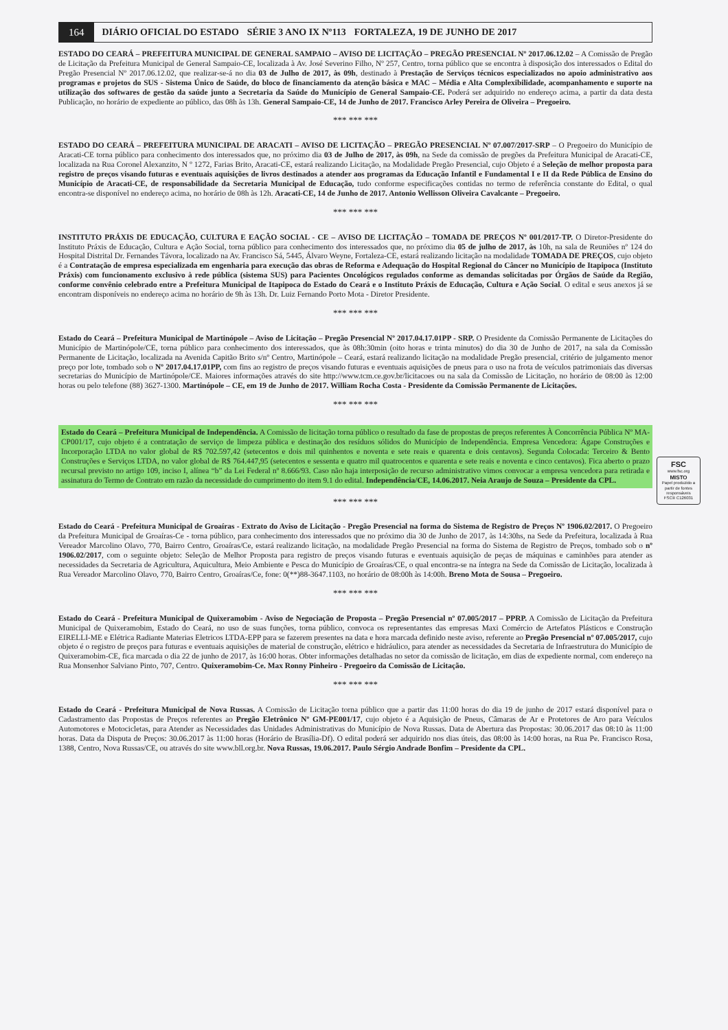164
DIÁRIO OFICIAL DO ESTADO SÉRIE 3 ANO IX Nº113 FORTALEZA, 19 DE JUNHO DE 2017
ESTADO DO CEARÁ – PREFEITURA MUNICIPAL DE GENERAL SAMPAIO – AVISO DE LICITAÇÃO – PREGÃO PRESENCIAL Nº 2017.06.12.02 – A Comissão de Pregão de Licitação da Prefeitura Municipal de General Sampaio-CE, localizada à Av. José Severino Filho, Nº 257, Centro, torna público que se encontra à disposição dos interessados o Edital do Pregão Presencial Nº 2017.06.12.02, que realizar-se-á no dia 03 de Julho de 2017, às 09h, destinado à Prestação de Serviços técnicos especializados no apoio administrativo aos programas e projetos do SUS - Sistema Único de Saúde, do bloco de financiamento da atenção básica e MAC – Média e Alta Complexibilidade, acompanhamento e suporte na utilização dos softwares de gestão da saúde junto a Secretaria da Saúde do Município de General Sampaio-CE. Poderá ser adquirido no endereço acima, a partir da data desta Publicação, no horário de expediente ao público, das 08h às 13h. General Sampaio-CE, 14 de Junho de 2017. Francisco Arley Pereira de Oliveira – Pregoeiro.
*** *** ***
ESTADO DO CEARÁ – PREFEITURA MUNICIPAL DE ARACATI – AVISO DE LICITAÇÃO – PREGÃO PRESENCIAL Nº 07.007/2017-SRP – O Pregoeiro do Município de Aracati-CE torna público para conhecimento dos interessados que, no próximo dia 03 de Julho de 2017, às 09h, na Sede da comissão de pregões da Prefeitura Municipal de Aracati-CE, localizada na Rua Coronel Alexanzito, N º 1272, Farias Brito, Aracati-CE, estará realizando Licitação, na Modalidade Pregão Presencial, cujo Objeto é a Seleção de melhor proposta para registro de preços visando futuras e eventuais aquisições de livros destinados a atender aos programas da Educação Infantil e Fundamental I e II da Rede Pública de Ensino do Município de Aracati-CE, de responsabilidade da Secretaria Municipal de Educação, tudo conforme especificações contidas no termo de referência constante do Edital, o qual encontra-se disponível no endereço acima, no horário de 08h às 12h. Aracati-CE, 14 de Junho de 2017. Antonio Wellisson Oliveira Cavalcante – Pregoeiro.
*** *** ***
INSTITUTO PRÁXIS DE EDUCAÇÃO, CULTURA E EAÇÃO SOCIAL - CE – AVISO DE LICITAÇÃO – TOMADA DE PREÇOS Nº 001/2017-TP. O Diretor-Presidente do Instituto Práxis de Educação, Cultura e Ação Social, torna público para conhecimento dos interessados que, no próximo dia 05 de julho de 2017, às 10h, na sala de Reuniões nº 124 do Hospital Distrital Dr. Fernandes Távora, localizado na Av. Francisco Sá, 5445, Álvaro Weyne, Fortaleza-CE, estará realizando licitação na modalidade TOMADA DE PREÇOS, cujo objeto é a Contratação de empresa especializada em engenharia para execução das obras de Reforma e Adequação do Hospital Regional do Câncer no Município de Itapipoca (Instituto Práxis) com funcionamento exclusivo à rede pública (sistema SUS) para Pacientes Oncológicos regulados conforme as demandas solicitadas por Órgãos de Saúde da Região, conforme convênio celebrado entre a Prefeitura Municipal de Itapipoca do Estado do Ceará e o Instituto Práxis de Educação, Cultura e Ação Social. O edital e seus anexos já se encontram disponíveis no endereço acima no horário de 9h às 13h. Dr. Luiz Fernando Porto Mota - Diretor Presidente.
*** *** ***
Estado do Ceará – Prefeitura Municipal de Martinópole – Aviso de Licitação – Pregão Presencial Nº 2017.04.17.01PP - SRP. O Presidente da Comissão Permanente de Licitações do Município de Martinópole/CE, torna público para conhecimento dos interessados, que às 08h:30min (oito horas e trinta minutos) do dia 30 de Junho de 2017, na sala da Comissão Permanente de Licitação, localizada na Avenida Capitão Brito s/nº Centro, Martinópole – Ceará, estará realizando licitação na modalidade Pregão presencial, critério de julgamento menor preço por lote, tombado sob o Nº 2017.04.17.01PP, com fins ao registro de preços visando futuras e eventuais aquisições de pneus para o uso na frota de veículos patrimoniais das diversas secretarias do Município de Martinópole/CE. Maiores informações através do site http://www.tcm.ce.gov.br/licitacoes ou na sala da Comissão de Licitação, no horário de 08:00 às 12:00 horas ou pelo telefone (88) 3627-1300. Martinópole – CE, em 19 de Junho de 2017. William Rocha Costa - Presidente da Comissão Permanente de Licitações.
*** *** ***
Estado do Ceará – Prefeitura Municipal de Independência. A Comissão de licitação torna público o resultado da fase de propostas de preços referentes À Concorrência Pública Nº MA-CP001/17, cujo objeto é a contratação de serviço de limpeza pública e destinação dos resíduos sólidos do Município de Independência. Empresa Vencedora: Ágape Construções e Incorporação LTDA no valor global de R$ 702.597,42 (setecentos e dois mil quinhentos e noventa e sete reais e quarenta e dois centavos). Segunda Colocada: Terceiro & Bento Construções e Serviços LTDA, no valor global de R$ 764.447,95 (setecentos e sessenta e quatro mil quatrocentos e quarenta e sete reais e noventa e cinco centavos). Fica aberto o prazo recursal previsto no artigo 109, inciso I, alínea “b” da Lei Federal nº 8.666/93. Caso não haja interposição de recurso administrativo vimos convocar a empresa vencedora para retirada e assinatura do Termo de Contrato em razão da necessidade do cumprimento do item 9.1 do edital. Independência/CE, 14.06.2017. Neia Araujo de Souza – Presidente da CPL.
*** *** ***
Estado do Ceará - Prefeitura Municipal de Groaíras - Extrato do Aviso de Licitação - Pregão Presencial na forma do Sistema de Registro de Preços Nº 1906.02/2017. O Pregoeiro da Prefeitura Municipal de Groaíras-Ce - torna público, para conhecimento dos interessados que no próximo dia 30 de Junho de 2017, às 14:30hs, na Sede da Prefeitura, localizada à Rua Vereador Marcolino Olavo, 770, Bairro Centro, Groaíras/Ce, estará realizando licitação, na modalidade Pregão Presencial na forma do Sistema de Registro de Preços, tombado sob o nº 1906.02/2017, com o seguinte objeto: Seleção de Melhor Proposta para registro de preços visando futuras e eventuais aquisição de peças de máquinas e caminhões para atender as necessidades da Secretaria de Agricultura, Aquicultura, Meio Ambiente e Pesca do Município de Groaíras/CE, o qual encontra-se na íntegra na Sede da Comissão de Licitação, localizada à Rua Vereador Marcolino Olavo, 770, Bairro Centro, Groaíras/Ce, fone: 0(**)88-3647.1103, no horário de 08:00h às 14:00h. Breno Mota de Sousa – Pregoeiro.
*** *** ***
Estado do Ceará - Prefeitura Municipal de Quixeramobim - Aviso de Negociação de Proposta – Pregão Presencial nº 07.005/2017 – PPRP. A Comissão de Licitação da Prefeitura Municipal de Quixeramobim, Estado do Ceará, no uso de suas funções, torna público, convoca os representantes das empresas Maxi Comércio de Artefatos Plásticos e Construção EIRELLI-ME e Elétrica Radiante Materias Eletricos LTDA-EPP para se fazerem presentes na data e hora marcada definido neste aviso, referente ao Pregão Presencial nº 07.005/2017, cujo objeto é o registro de preços para futuras e eventuais aquisições de material de construção, elétrico e hidráulico, para atender as necessidades da Secretaria de Infraestrutura do Município de Quixeramobim-CE, fica marcada o dia 22 de junho de 2017, às 16:00 horas. Obter informações detalhadas no setor da comissão de licitação, em dias de expediente normal, com endereço na Rua Monsenhor Salviano Pinto, 707, Centro. Quixeramobim-Ce. Max Ronny Pinheiro - Pregoeiro da Comissão de Licitação.
*** *** ***
Estado do Ceará - Prefeitura Municipal de Nova Russas. A Comissão de Licitação torna público que a partir das 11:00 horas do dia 19 de junho de 2017 estará disponível para o Cadastramento das Propostas de Preços referentes ao Pregão Eletrônico Nº GM-PE001/17, cujo objeto é a Aquisição de Pneus, Câmaras de Ar e Protetores de Aro para Veículos Automotores e Motocicletas, para Atender as Necessidades das Unidades Administrativas do Município de Nova Russas. Data de Abertura das Propostas: 30.06.2017 das 08:10 às 11:00 horas. Data da Disputa de Preços: 30.06.2017 às 11:00 horas (Horário de Brasília-Df). O edital poderá ser adquirido nos dias úteis, das 08:00 às 14:00 horas, na Rua Pe. Francisco Rosa, 1388, Centro, Nova Russas/CE, ou através do site www.bll.org.br. Nova Russas, 19.06.2017. Paulo Sérgio Andrade Bonfim – Presidente da CPL.
FSC
www.fsc.org
MISTO
Papel produzido a partir de fontes responsáveis
FSC® C126031